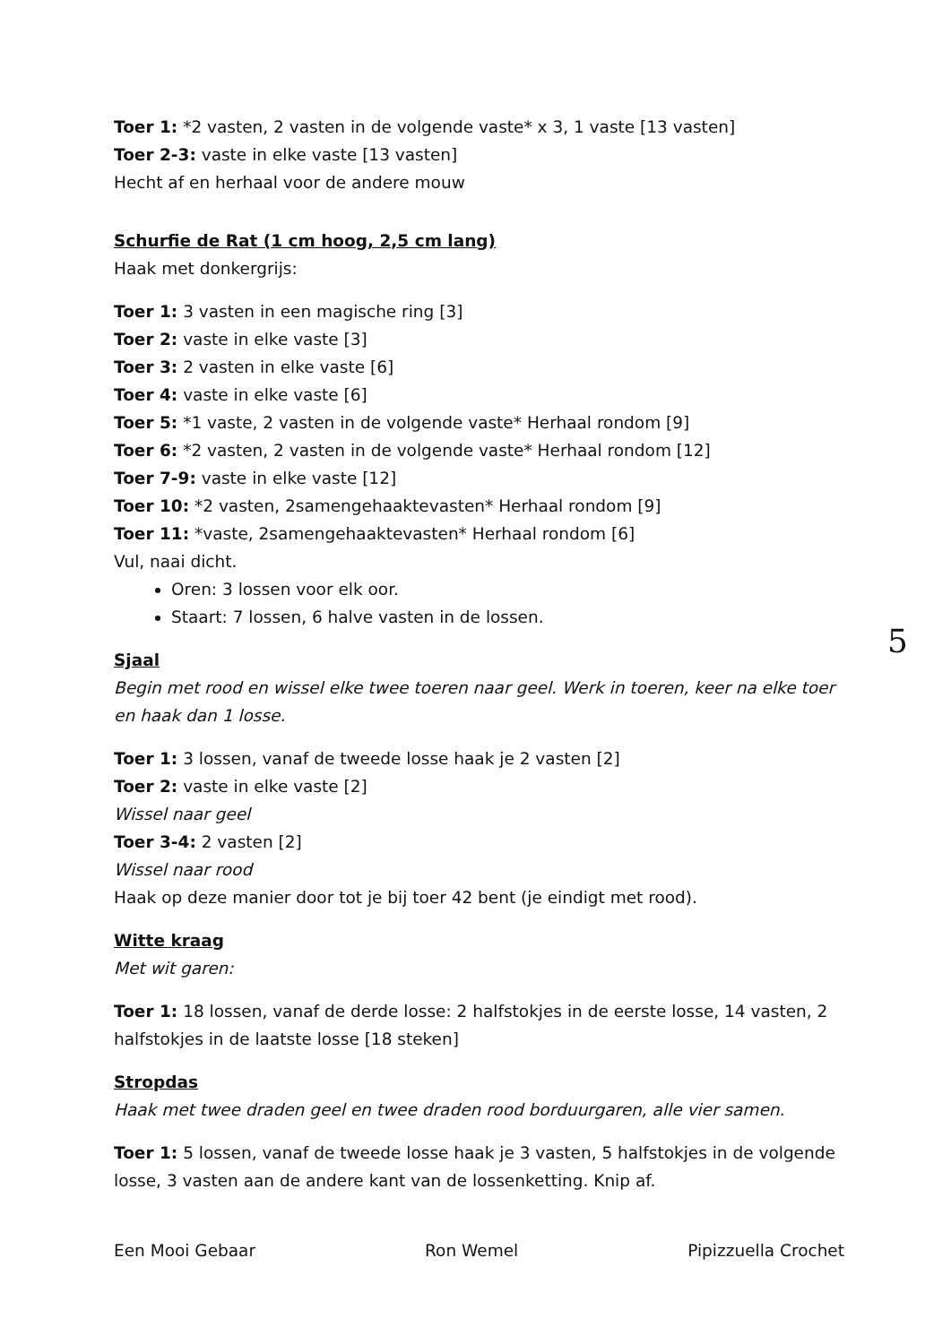Toer 1: *2 vasten, 2 vasten in de volgende vaste* x 3, 1 vaste [13 vasten]
Toer 2-3: vaste in elke vaste [13 vasten]
Hecht af en herhaal voor de andere mouw
Schurfie de Rat (1 cm hoog, 2,5 cm lang)
Haak met donkergrijs:
Toer 1: 3 vasten in een magische ring [3]
Toer 2: vaste in elke vaste [3]
Toer 3: 2 vasten in elke vaste [6]
Toer 4: vaste in elke vaste [6]
Toer 5: *1 vaste, 2 vasten in de volgende vaste* Herhaal rondom [9]
Toer 6: *2 vasten, 2 vasten in de volgende vaste* Herhaal rondom [12]
Toer 7-9: vaste in elke vaste [12]
Toer 10: *2 vasten, 2samengehaaktevasten* Herhaal rondom [9]
Toer 11: *vaste, 2samengehaaktevasten* Herhaal rondom [6]
Vul, naai dicht.
Oren: 3 lossen voor elk oor.
Staart: 7 lossen, 6 halve vasten in de lossen.
Sjaal
Begin met rood en wissel elke twee toeren naar geel. Werk in toeren, keer na elke toer en haak dan 1 losse.
Toer 1: 3 lossen, vanaf de tweede losse haak je 2 vasten [2]
Toer 2: vaste in elke vaste [2]
Wissel naar geel
Toer 3-4: 2 vasten [2]
Wissel naar rood
Haak op deze manier door tot je bij toer 42 bent (je eindigt met rood).
Witte kraag
Met wit garen:
Toer 1: 18 lossen, vanaf de derde losse: 2 halfstokjes in de eerste losse, 14 vasten, 2 halfstokjes in de laatste losse [18 steken]
Stropdas
Haak met twee draden geel en twee draden rood borduurgaren, alle vier samen.
Toer 1: 5 lossen, vanaf de tweede losse haak je 3 vasten, 5 halfstokjes in de volgende losse, 3 vasten aan de andere kant van de lossenketting. Knip af.
5
Een Mooi Gebaar Ron Wemel Pipizzuella Crochet